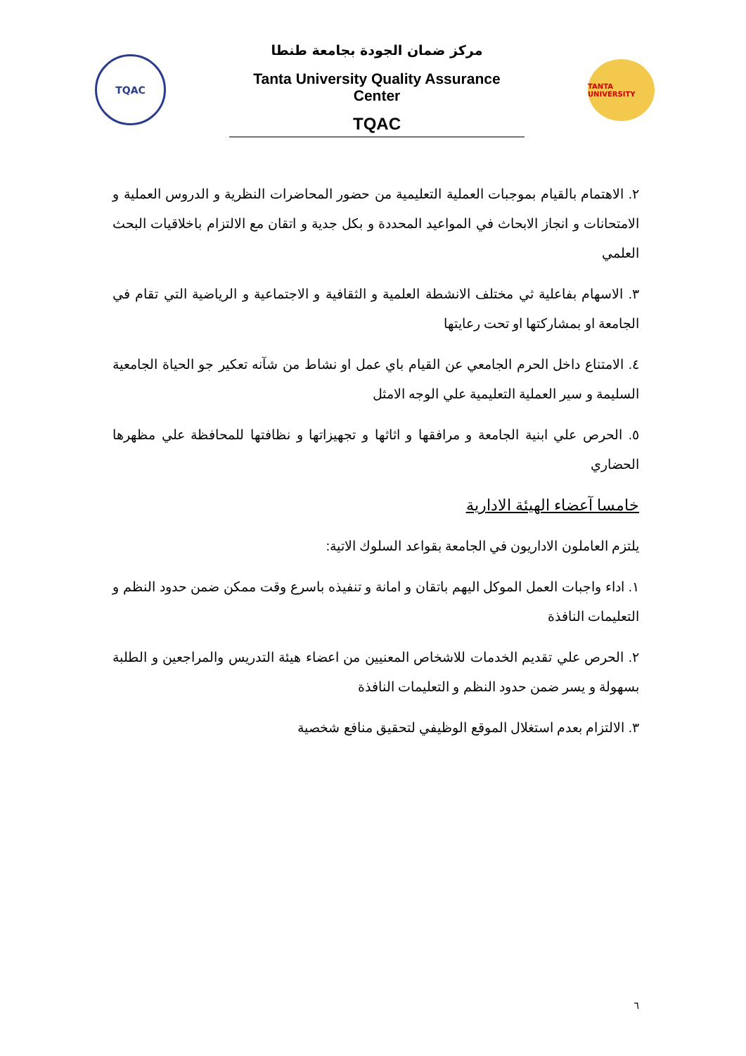TQAC
مركز ضمان الجودة بجامعة طنطا
Tanta University Quality Assurance Center
TQAC
TANTA UNIVERSITY
٢. الاهتمام بالقيام بموجبات العملية التعليمية من حضور المحاضرات النظرية و الدروس العملية و الامتحانات و انجاز الابحاث في المواعيد المحددة و بكل جدية و اتقان مع الالتزام باخلاقيات البحث العلمي
٣. الاسهام بفاعلية ثي مختلف الانشطة العلمية و الثقافية و الاجتماعية و الرياضية التي تقام في الجامعة او بمشاركتها او تحت رعايتها
٤. الامتناع داخل الحرم الجامعي عن القيام باي عمل او نشاط من شآنه تعكير جو الحياة الجامعية السليمة و سير العملية التعليمية علي الوجه الامثل
٥. الحرص علي ابنية الجامعة و مرافقها و اثاثها و تجهيزاتها و نظافتها للمحافظة علي مظهرها الحضاري
خامسا آعضاء الهيئة الادارية
يلتزم العاملون الاداريون في الجامعة بقواعد السلوك الاتية:
١. اداء واجبات العمل الموكل اليهم باتقان و امانة و تنفيذه باسرع وقت ممكن ضمن حدود النظم و التعليمات النافذة
٢. الحرص علي تقديم الخدمات للاشخاص المعنيين من اعضاء هيئة التدريس والمراجعين و الطلبة بسهولة و يسر ضمن حدود النظم و التعليمات النافذة
٣. الالتزام بعدم استغلال الموقع الوظيفي لتحقيق منافع شخصية
٦